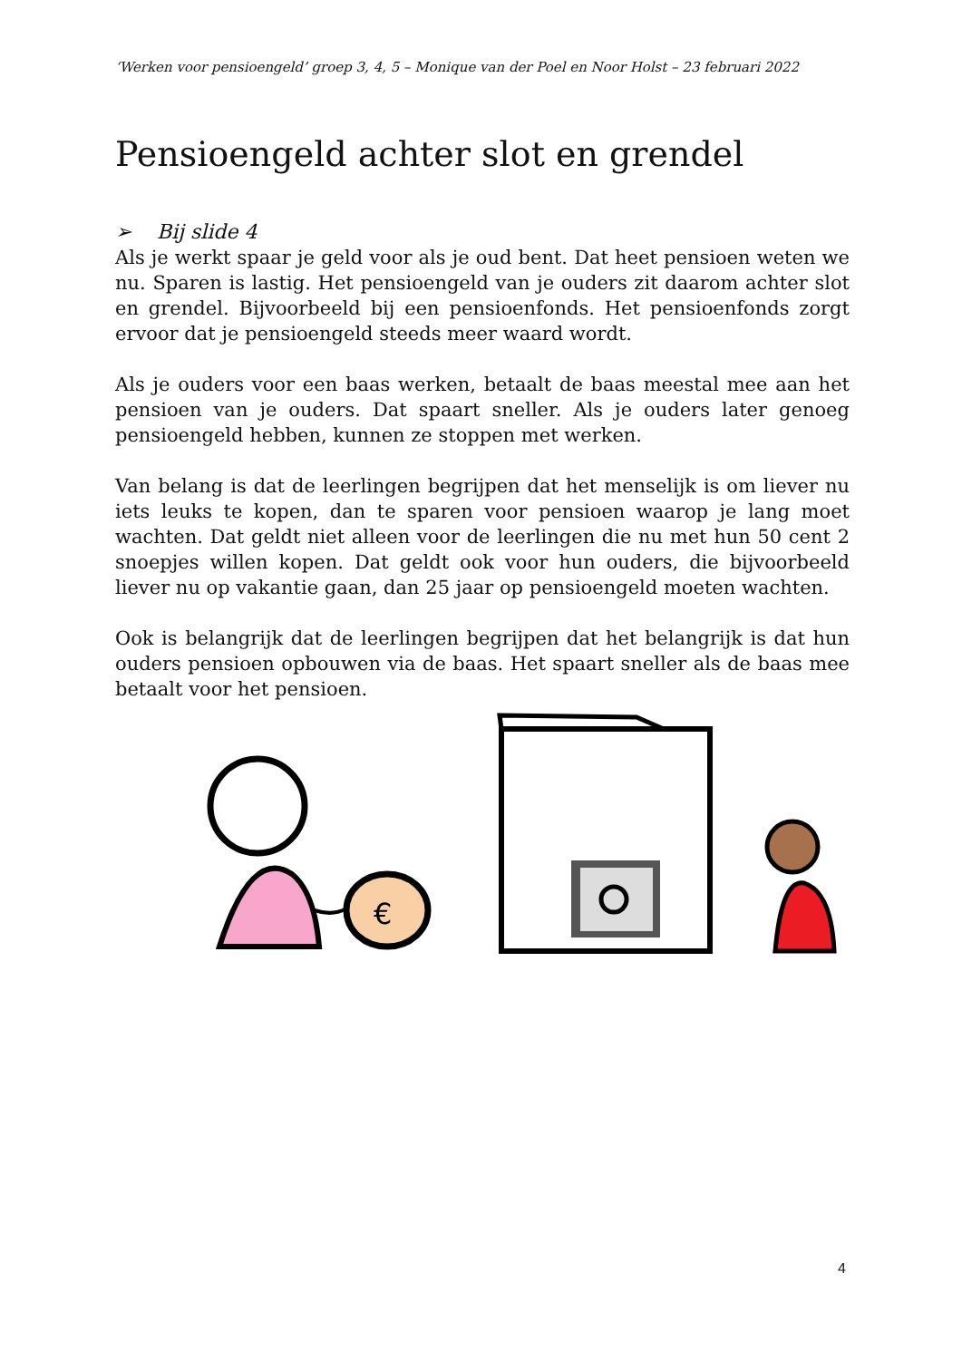‘Werken voor pensioengeld’ groep 3, 4, 5 – Monique van der Poel en Noor Holst – 23 februari 2022
Pensioengeld achter slot en grendel
➢ Bij slide 4
Als je werkt spaar je geld voor als je oud bent. Dat heet pensioen weten we nu. Sparen is lastig. Het pensioengeld van je ouders zit daarom achter slot en grendel. Bijvoorbeeld bij een pensioenfonds. Het pensioenfonds zorgt ervoor dat je pensioengeld steeds meer waard wordt.
Als je ouders voor een baas werken, betaalt de baas meestal mee aan het pensioen van je ouders. Dat spaart sneller. Als je ouders later genoeg pensioengeld hebben, kunnen ze stoppen met werken.
Van belang is dat de leerlingen begrijpen dat het menselijk is om liever nu iets leuks te kopen, dan te sparen voor pensioen waarop je lang moet wachten. Dat geldt niet alleen voor de leerlingen die nu met hun 50 cent 2 snoepjes willen kopen. Dat geldt ook voor hun ouders, die bijvoorbeeld liever nu op vakantie gaan, dan 25 jaar op pensioengeld moeten wachten.
Ook is belangrijk dat de leerlingen begrijpen dat het belangrijk is dat hun ouders pensioen opbouwen via de baas. Het spaart sneller als de baas mee betaalt voor het pensioen.
€
4